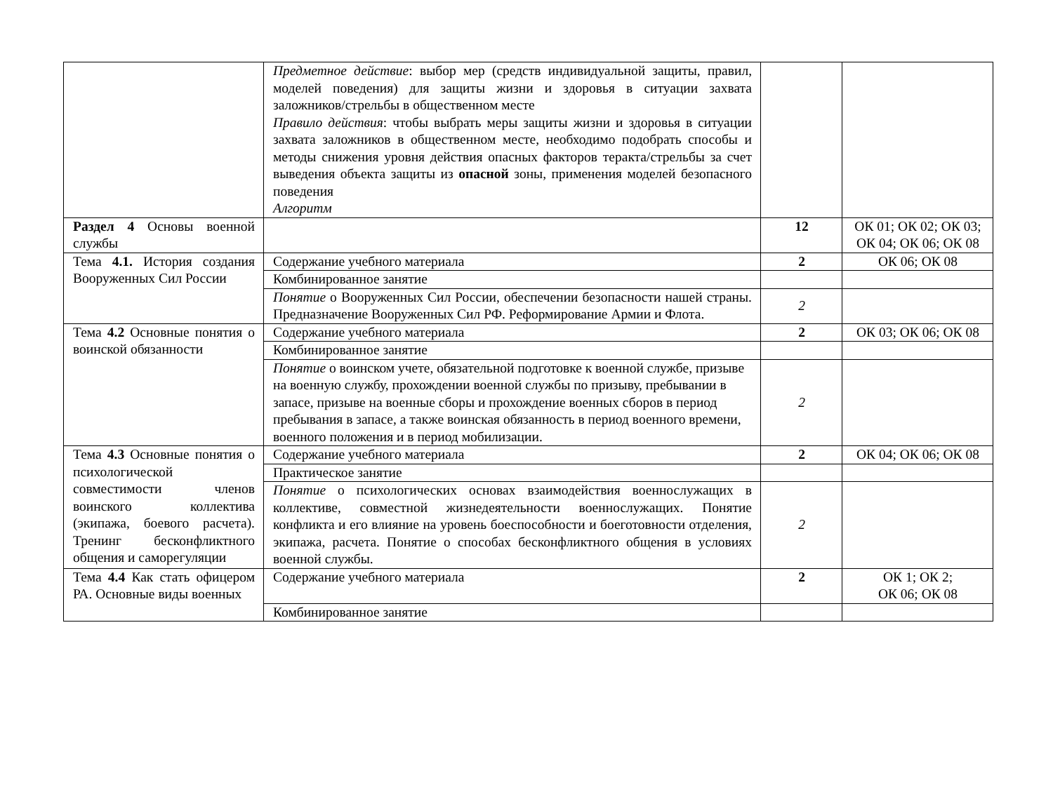| | Предметное действие : выбор мер (средств индивидуальной защиты, правил, моделей поведения) для защиты жизни и здоровья в ситуации захвата заложников/стрельбы в общественном месте Правило действия : чтобы выбрать меры защиты жизни и здоровья в ситуации захвата заложников в общественном месте, необходимо подобрать способы и методы снижения уровня действия опасных факторов теракта/стрельбы за счет выведения объекта защиты из опасной зоны, применения моделей безопасного поведения Алгоритм | | |
| Раздел 4 Основы военной службы | | 12 | ОК 01; ОК 02; ОК 03; ОК 04; ОК 06; ОК 08 |
| Тема 4.1. История создания Вооруженных Сил России | Содержание учебного материала | 2 | ОК 06; ОК 08 |
| | Комбинированное занятие | | |
| | Понятие о Вооруженных Сил России, обеспечении безопасности нашей страны. Предназначение Вооруженных Сил РФ. Реформирование Армии и Флота. | 2 | |
| Тема 4.2 Основные понятия о воинской обязанности | Содержание учебного материала | 2 | ОК 03; ОК 06; ОК 08 |
| | Комбинированное занятие | | |
| | Понятие о воинском учете, обязательной подготовке к военной службе, призыве на военную службу, прохождении военной службы по призыву, пребывании в запасе, призыве на военные сборы и прохождение военных сборов в период пребывания в запасе, а также воинская обязанность в период военного времени, военного положения и в период мобилизации. | 2 | |
| Тема 4.3 Основные понятия о психологической совместимости членов воинского коллектива (экипажа, боевого расчета). Тренинг бесконфликтного общения и саморегуляции | Содержание учебного материала | 2 | ОК 04; ОК 06; ОК 08 |
| | Практическое занятие | | |
| | Понятие о психологических основах взаимодействия военнослужащих в коллективе, совместной жизнедеятельности военнослужащих. Понятие конфликта и его влияние на уровень боеспособности и боеготовности отделения, экипажа, расчета. Понятие о способах бесконфликтного общения в условиях военной службы. | 2 | |
| Тема 4.4 Как стать офицером РА. Основные виды военных | Содержание учебного материала | 2 | ОК 1; ОК 2; ОК 06; ОК 08 |
| | Комбинированное занятие | | |